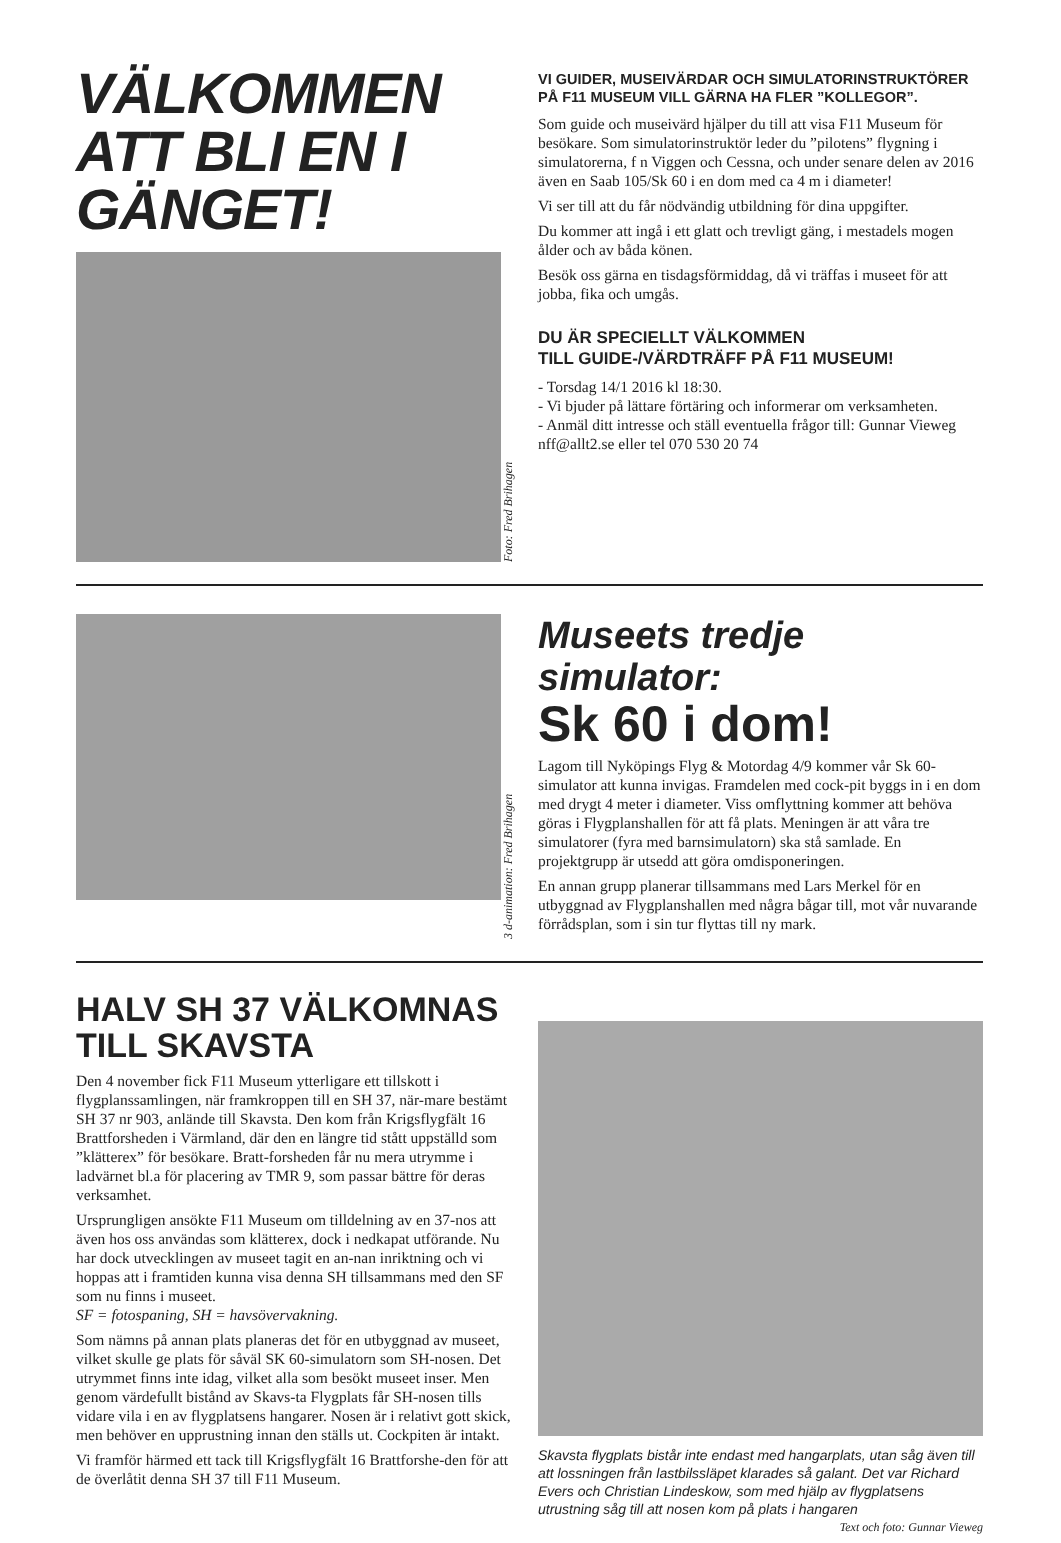VÄLKOMMEN ATT BLI EN I GÄNGET!
Foto: Fred Brihagen
VI GUIDER, MUSEIVÄRDAR OCH SIMULATORINSTRUKTÖRER PÅ F11 MUSEUM VILL GÄRNA HA FLER ”KOLLEGOR”.
Som guide och museivärd hjälper du till att visa F11 Museum för besökare. Som simulatorinstruktör leder du ”pilotens” flygning i simulatorerna, f n Viggen och Cessna, och under senare delen av 2016 även en Saab 105/Sk 60 i en dom med ca 4 m i diameter!
Vi ser till att du får nödvändig utbildning för dina uppgifter.
Du kommer att ingå i ett glatt och trevligt gäng, i mestadels mogen ålder och av båda könen.
Besök oss gärna en tisdagsförmiddag, då vi träffas i museet för att jobba, fika och umgås.
DU ÄR SPECIELLT VÄLKOMMEN
TILL GUIDE-/VÄRDTRÄFF PÅ F11 MUSEUM!
- Torsdag 14/1 2016 kl 18:30.
- Vi bjuder på lättare förtäring och informerar om verksamheten.
- Anmäl ditt intresse och ställ eventuella frågor till: Gunnar Vieweg nff@allt2.se eller tel 070 530 20 74
3 d-animation: Fred Brihagen
Museets tredje simulator:
Sk 60 i dom!
Lagom till Nyköpings Flyg & Motordag 4/9 kommer vår Sk 60-simulator att kunna invigas. Framdelen med cock-pit byggs in i en dom med drygt 4 meter i diameter. Viss omflyttning kommer att behöva göras i Flygplanshallen för att få plats. Meningen är att våra tre simulatorer (fyra med barnsimulatorn) ska stå samlade. En projektgrupp är utsedd att göra omdisponeringen.
En annan grupp planerar tillsammans med Lars Merkel för en utbyggnad av Flygplanshallen med några bågar till, mot vår nuvarande förrådsplan, som i sin tur flyttas till ny mark.
HALV SH 37 VÄLKOMNAS TILL SKAVSTA
Den 4 november fick F11 Museum ytterligare ett tillskott i flygplanssamlingen, när framkroppen till en SH 37, när-mare bestämt SH 37 nr 903, anlände till Skavsta. Den kom från Krigsflygfält 16 Brattforsheden i Värmland, där den en längre tid stått uppställd som ”klätterex” för besökare. Bratt-forsheden får nu mera utrymme i ladvärnet bl.a för placering av TMR 9, som passar bättre för deras verksamhet.
Ursprungligen ansökte F11 Museum om tilldelning av en 37-nos att även hos oss användas som klätterex, dock i nedkapat utförande. Nu har dock utvecklingen av museet tagit en an-nan inriktning och vi hoppas att i framtiden kunna visa denna SH tillsammans med den SF som nu finns i museet.
SF = fotospaning, SH = havsövervakning.
Som nämns på annan plats planeras det för en utbyggnad av museet, vilket skulle ge plats för såväl SK 60-simulatorn som SH-nosen. Det utrymmet finns inte idag, vilket alla som besökt museet inser. Men genom värdefullt bistånd av Skavs-ta Flygplats får SH-nosen tills vidare vila i en av flygplatsens hangarer. Nosen är i relativt gott skick, men behöver en upprustning innan den ställs ut. Cockpiten är intakt.
Vi framför härmed ett tack till Krigsflygfält 16 Brattforshe-den för att de överlåtit denna SH 37 till F11 Museum.
Skavsta flygplats bistår inte endast med hangarplats, utan såg även till att lossningen från lastbilssläpet klarades så galant. Det var Richard Evers och Christian Lindeskow, som med hjälp av flygplatsens utrustning såg till att nosen kom på plats i hangaren
Text och foto: Gunnar Vieweg